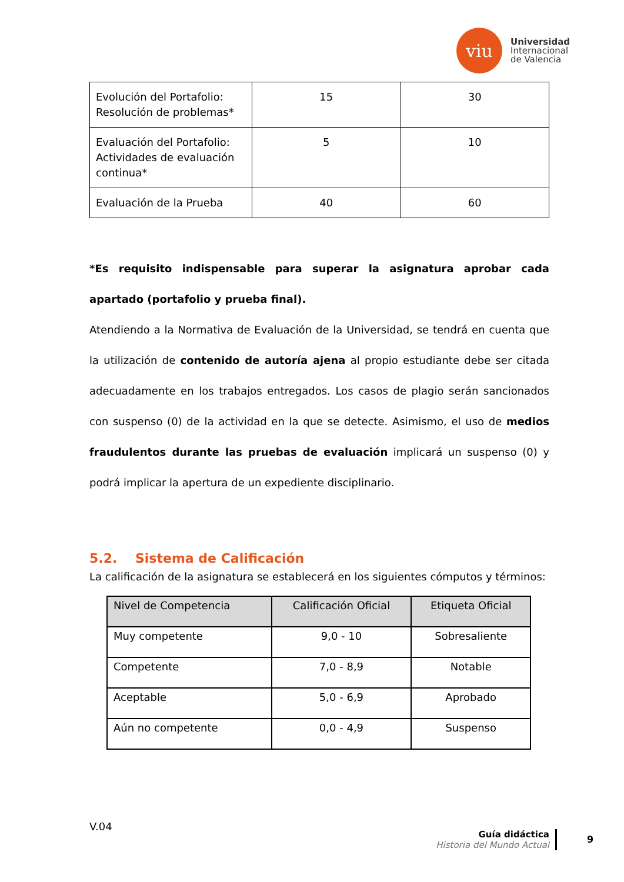viu
Universidad
Internacional
de Valencia
| Evolución del Portafolio: Resolución de problemas* | 15 | 30 |
| Evaluación del Portafolio: Actividades de evaluación continua* | 5 | 10 |
| Evaluación de la Prueba | 40 | 60 |
*Es requisito indispensable para superar la asignatura aprobar cada apartado (portafolio y prueba final).
Atendiendo a la Normativa de Evaluación de la Universidad, se tendrá en cuenta que la utilización de contenido de autoría ajena al propio estudiante debe ser citada adecuadamente en los trabajos entregados. Los casos de plagio serán sancionados con suspenso (0) de la actividad en la que se detecte. Asimismo, el uso de medios fraudulentos durante las pruebas de evaluación implicará un suspenso (0) y podrá implicar la apertura de un expediente disciplinario.
5.2. Sistema de Calificación
La calificación de la asignatura se establecerá en los siguientes cómputos y términos:
| Nivel de Competencia | Calificación Oficial | Etiqueta Oficial |
| --- | --- | --- |
| Muy competente | 9,0 - 10 | Sobresaliente |
| Competente | 7,0 - 8,9 | Notable |
| Aceptable | 5,0 - 6,9 | Aprobado |
| Aún no competente | 0,0 - 4,9 | Suspenso |
V.04
Guía didáctica
Historia del Mundo Actual
9